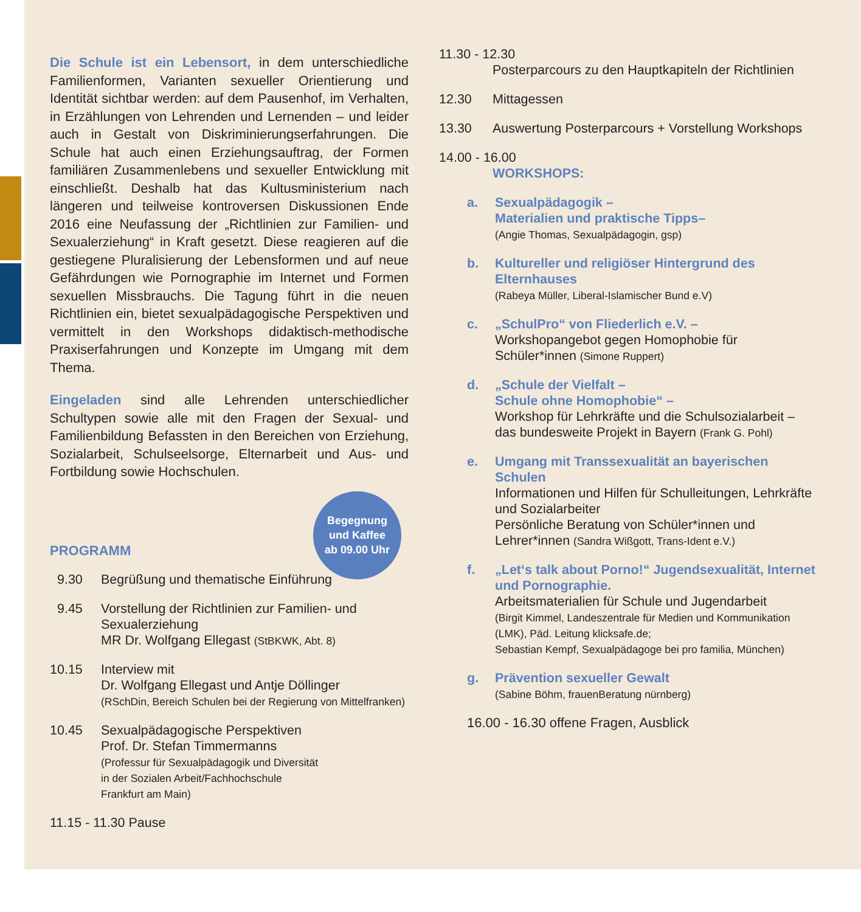Begegnung
und Kaffee
ab 09.00 Uhr
Die Schule ist ein Lebensort, in dem unterschiedliche Familienformen, Varianten sexueller Orientierung und Identität sichtbar werden: auf dem Pausenhof, im Verhalten, in Erzählungen von Lehrenden und Lernenden – und leider auch in Gestalt von Diskriminierungserfahrungen. Die Schule hat auch einen Erziehungsauftrag, der Formen familiären Zusammenlebens und sexueller Entwicklung mit einschließt. Deshalb hat das Kultusministerium nach längeren und teilweise kontroversen Diskussionen Ende 2016 eine Neufassung der „Richtlinien zur Familien- und Sexualerziehung“ in Kraft gesetzt. Diese reagieren auf die gestiegene Pluralisierung der Lebensformen und auf neue Gefährdungen wie Pornographie im Internet und Formen sexuellen Missbrauchs. Die Tagung führt in die neuen Richtlinien ein, bietet sexualpädagogische Perspektiven und vermittelt in den Workshops didaktisch-methodische Praxiserfahrungen und Konzepte im Umgang mit dem Thema.
Eingeladen sind alle Lehrenden unterschiedlicher Schultypen sowie alle mit den Fragen der Sexual- und Familienbildung Befassten in den Bereichen von Erziehung, Sozialarbeit, Schulseelsorge, Elternarbeit und Aus- und Fortbildung sowie Hochschulen.
PROGRAMM
9.30 Begrüßung und thematische Einführung
9.45 Vorstellung der Richtlinien zur Familien- und Sexualerziehung
MR Dr. Wolfgang Ellegast (StBKWK, Abt. 8)
10.15 Interview mit
Dr. Wolfgang Ellegast und Antje Döllinger
(RSchDin, Bereich Schulen bei der Regierung von Mittelfranken)
10.45 Sexualpädagogische Perspektiven
Prof. Dr. Stefan Timmermanns
(Professur für Sexualpädagogik und Diversität
in der Sozialen Arbeit/Fachhochschule
Frankfurt am Main)
11.15 - 11.30 Pause
11.30 - 12.30
Posterparcours zu den Hauptkapiteln der Richtlinien
12.30 Mittagessen
13.30 Auswertung Posterparcours + Vorstellung Workshops
14.00 - 16.00
WORKSHOPS:
a. Sexualpädagogik –
Materialien und praktische Tipps–
(Angie Thomas, Sexualpädagogin, gsp)
b. Kultureller und religiöser Hintergrund des Elternhauses
(Rabeya Müller, Liberal-Islamischer Bund e.V)
c. „SchulPro“ von Fliederlich e.V. –
Workshopangebot gegen Homophobie für Schüler*innen (Simone Ruppert)
d. „Schule der Vielfalt –
Schule ohne Homophobie“ –
Workshop für Lehrkräfte und die Schulsozialarbeit – das bundesweite Projekt in Bayern (Frank G. Pohl)
e. Umgang mit Transsexualität an bayerischen Schulen
Informationen und Hilfen für Schulleitungen, Lehrkräfte und Sozialarbeiter
Persönliche Beratung von Schüler*innen und Lehrer*innen (Sandra Wißgott, Trans-Ident e.V.)
f. „Let‘s talk about Porno!“ Jugendsexualität, Internet und Pornographie.
Arbeitsmaterialien für Schule und Jugendarbeit
(Birgit Kimmel, Landeszentrale für Medien und Kommunikation (LMK), Päd. Leitung klicksafe.de;
Sebastian Kempf, Sexualpädagoge bei pro familia, München)
g. Prävention sexueller Gewalt
(Sabine Böhm, frauenBeratung nürnberg)
16.00 - 16.30 offene Fragen, Ausblick